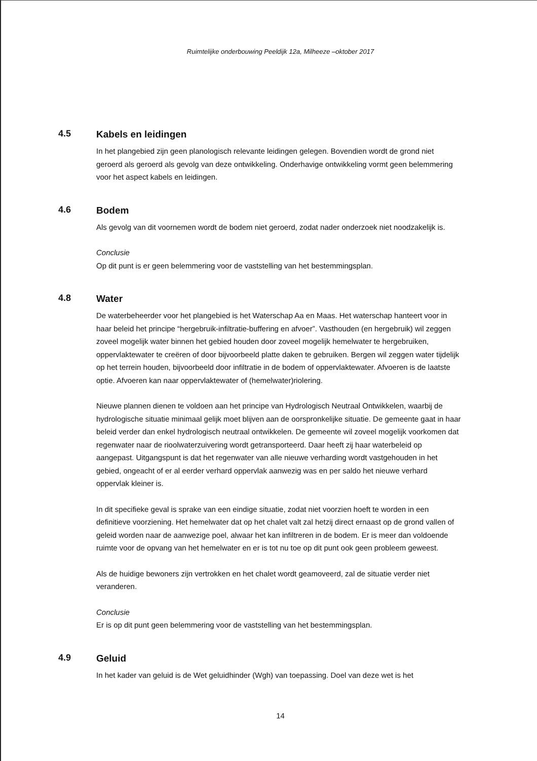Ruimtelijke onderbouwing Peeldijk 12a, Milheeze –oktober 2017
4.5
Kabels en leidingen
In het plangebied zijn geen planologisch relevante leidingen gelegen. Bovendien wordt de grond niet geroerd als geroerd als gevolg van deze ontwikkeling. Onderhavige ontwikkeling vormt geen belemmering voor het aspect kabels en leidingen.
4.6
Bodem
Als gevolg van dit voornemen wordt de bodem niet geroerd, zodat nader onderzoek niet noodzakelijk is.
Conclusie
Op dit punt is er geen belemmering voor de vaststelling van het bestemmingsplan.
4.8
Water
De waterbeheerder voor het plangebied is het Waterschap Aa en Maas. Het waterschap hanteert voor in haar beleid het principe “hergebruik-infiltratie-buffering en afvoer”. Vasthouden (en hergebruik) wil zeggen zoveel mogelijk water binnen het gebied houden door zoveel mogelijk hemelwater te hergebruiken, oppervlaktewater te creëren of door bijvoorbeeld platte daken te gebruiken. Bergen wil zeggen water tijdelijk op het terrein houden, bijvoorbeeld door infiltratie in de bodem of oppervlaktewater. Afvoeren is de laatste optie. Afvoeren kan naar oppervlaktewater of (hemelwater)riolering.
Nieuwe plannen dienen te voldoen aan het principe van Hydrologisch Neutraal Ontwikkelen, waarbij de hydrologische situatie minimaal gelijk moet blijven aan de oorspronkelijke situatie. De gemeente gaat in haar beleid verder dan enkel hydrologisch neutraal ontwikkelen. De gemeente wil zoveel mogelijk voorkomen dat regenwater naar de rioolwaterzuivering wordt getransporteerd. Daar heeft zij haar waterbeleid op aangepast. Uitgangspunt is dat het regenwater van alle nieuwe verharding wordt vastgehouden in het gebied, ongeacht of er al eerder verhard oppervlak aanwezig was en per saldo het nieuwe verhard oppervlak kleiner is.
In dit specifieke geval is sprake van een eindige situatie, zodat niet voorzien hoeft te worden in een definitieve voorziening. Het hemelwater dat op het chalet valt zal hetzij direct ernaast op de grond vallen of geleid worden naar de aanwezige poel, alwaar het kan infiltreren in de bodem. Er is meer dan voldoende ruimte voor de opvang van het hemelwater en er is tot nu toe op dit punt ook geen probleem geweest.
Als de huidige bewoners zijn vertrokken en het chalet wordt geamoveerd, zal de situatie verder niet veranderen.
Conclusie
Er is op dit punt geen belemmering voor de vaststelling van het bestemmingsplan.
4.9
Geluid
In het kader van geluid is de Wet geluidhinder (Wgh) van toepassing. Doel van deze wet is het
14